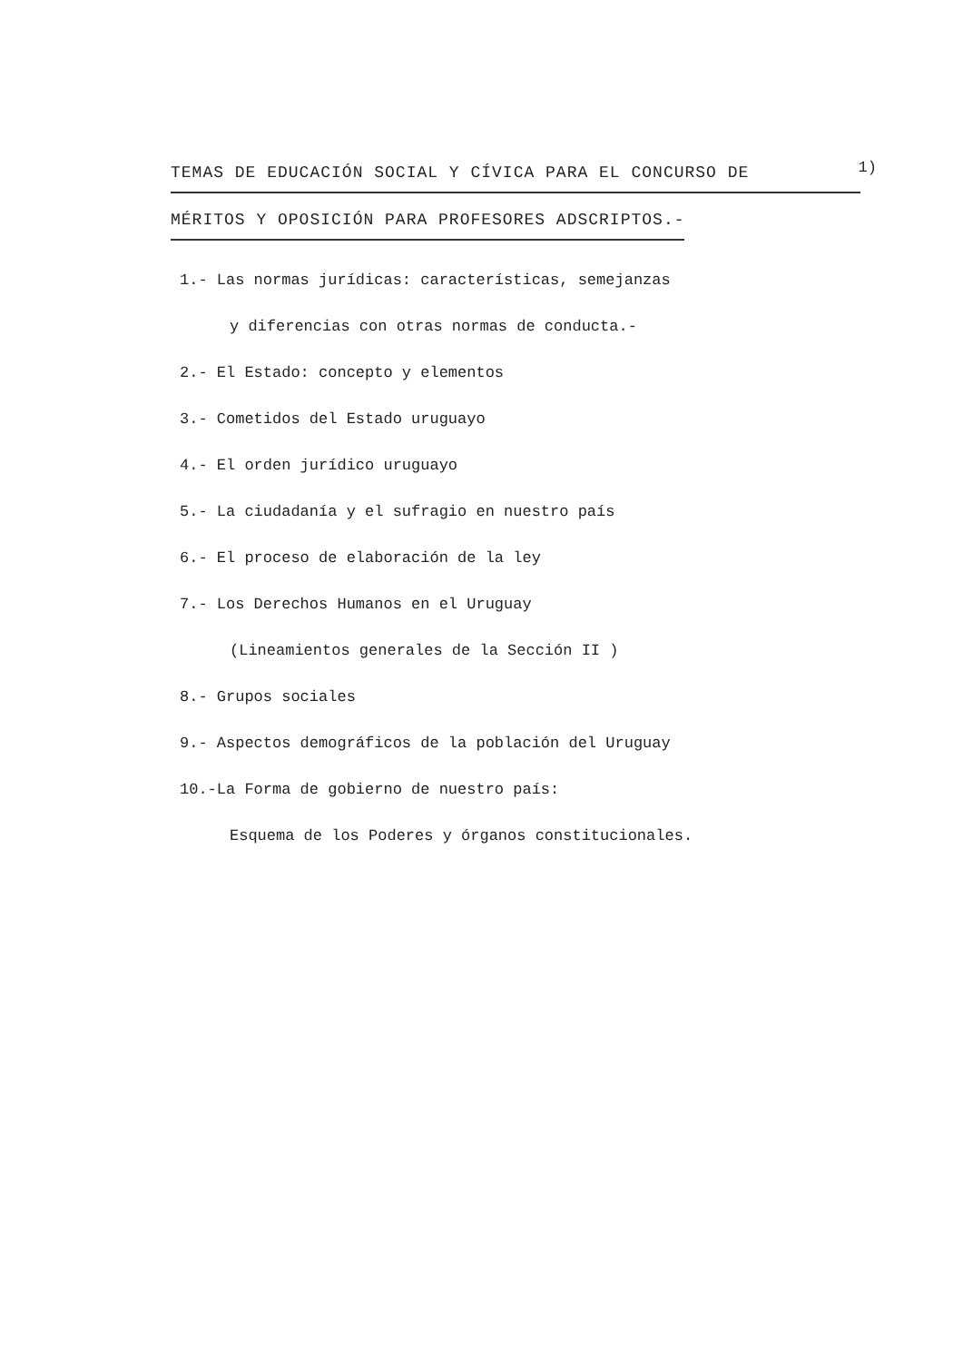TEMAS DE EDUCACIÓN SOCIAL Y CÍVICA PARA EL CONCURSO DE
1)
MÉRITOS Y OPOSICIÓN PARA PROFESORES ADSCRIPTOS.-
1.- Las normas jurídicas: características, semejanzas
y diferencias con otras normas de conducta.-
2.- El Estado: concepto y elementos
3.- Cometidos del Estado uruguayo
4.- El orden jurídico uruguayo
5.- La ciudadanía y el sufragio en nuestro país
6.- El proceso de elaboración de la ley
7.- Los Derechos Humanos en el Uruguay
(Lineamientos generales de la Sección II )
8.- Grupos sociales
9.- Aspectos demográficos de la población del Uruguay
10.-La Forma de gobierno de nuestro país:
Esquema de los Poderes y órganos constitucionales.